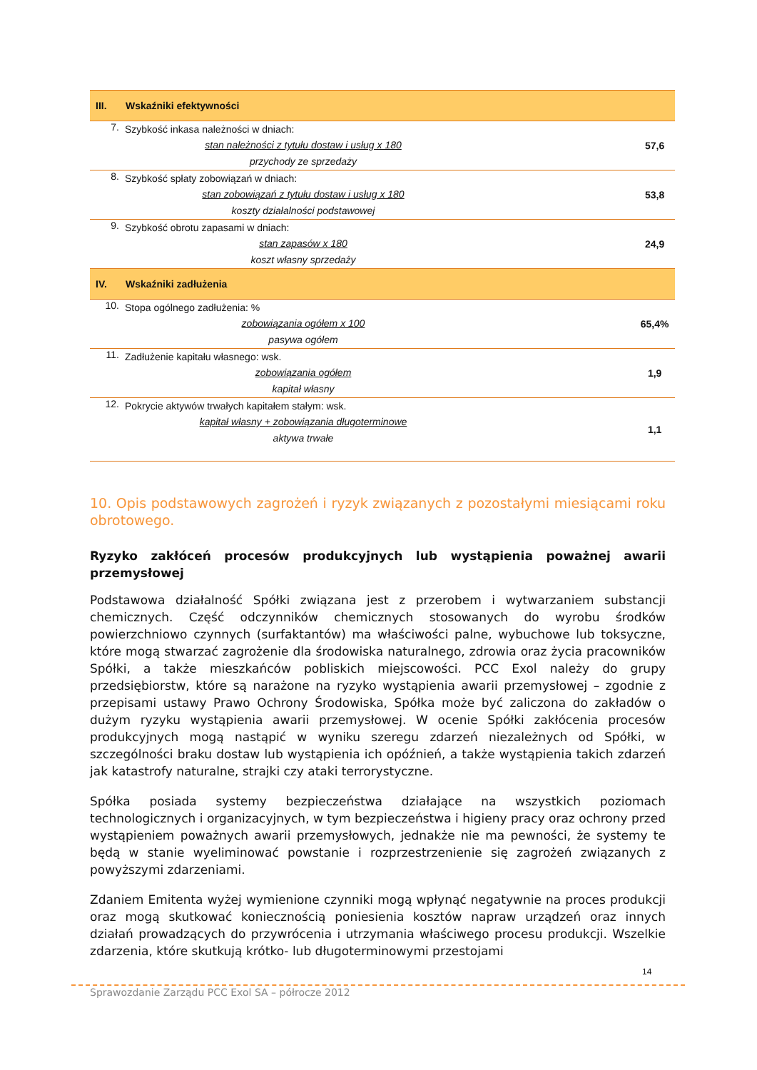| III. | Wskaźniki efektywności | |
| --- | --- | --- |
| 7. | Szybkość inkasa należności w dniach: stan należności z tytułu dostaw i usług x 180 przychody ze sprzedaży | 57,6 |
| 8. | Szybkość spłaty zobowiązań w dniach: stan zobowiązań z tytułu dostaw i usług x 180 koszty działalności podstawowej | 53,8 |
| 9. | Szybkość obrotu zapasami w dniach: stan zapasów x 180 koszt własny sprzedaży | 24,9 |
| IV. | Wskaźniki zadłużenia | |
| 10. | Stopa ogólnego zadłużenia: % zobowiązania ogółem x 100 pasywa ogółem | 65,4% |
| 11. | Zadłużenie kapitału własnego: wsk. zobowiązania ogółem kapitał własny | 1,9 |
| 12. | Pokrycie aktywów trwałych kapitałem stałym: wsk. kapitał własny + zobowiązania długoterminowe aktywa trwałe | 1,1 |
10. Opis podstawowych zagrożeń i ryzyk związanych z pozostałymi miesiącami roku obrotowego.
Ryzyko zakłóceń procesów produkcyjnych lub wystąpienia poważnej awarii przemysłowej
Podstawowa działalność Spółki związana jest z przerobem i wytwarzaniem substancji chemicznych. Część odczynników chemicznych stosowanych do wyrobu środków powierzchniowo czynnych (surfaktantów) ma właściwości palne, wybuchowe lub toksyczne, które mogą stwarzać zagrożenie dla środowiska naturalnego, zdrowia oraz życia pracowników Spółki, a także mieszkańców pobliskich miejscowości. PCC Exol należy do grupy przedsiębiorstw, które są narażone na ryzyko wystąpienia awarii przemysłowej – zgodnie z przepisami ustawy Prawo Ochrony Środowiska, Spółka może być zaliczona do zakładów o dużym ryzyku wystąpienia awarii przemysłowej. W ocenie Spółki zakłócenia procesów produkcyjnych mogą nastąpić w wyniku szeregu zdarzeń niezależnych od Spółki, w szczególności braku dostaw lub wystąpienia ich opóźnień, a także wystąpienia takich zdarzeń jak katastrofy naturalne, strajki czy ataki terrorystyczne.
Spółka posiada systemy bezpieczeństwa działające na wszystkich poziomach technologicznych i organizacyjnych, w tym bezpieczeństwa i higieny pracy oraz ochrony przed wystąpieniem poważnych awarii przemysłowych, jednakże nie ma pewności, że systemy te będą w stanie wyeliminować powstanie i rozprzestrzenienie się zagrożeń związanych z powyższymi zdarzeniami.
Zdaniem Emitenta wyżej wymienione czynniki mogą wpłynąć negatywnie na proces produkcji oraz mogą skutkować koniecznością poniesienia kosztów napraw urządzeń oraz innych działań prowadzących do przywrócenia i utrzymania właściwego procesu produkcji. Wszelkie zdarzenia, które skutkują krótko- lub długoterminowymi przestojami
14
Sprawozdanie Zarządu PCC Exol SA – półrocze 2012